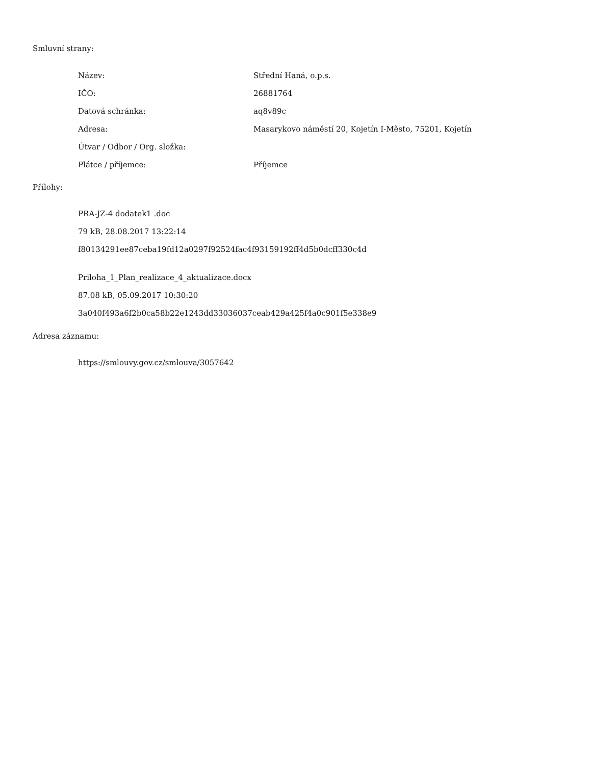Smluvní strany:
| Název: | Střední Haná, o.p.s. |
| IČO: | 26881764 |
| Datová schránka: | aq8v89c |
| Adresa: | Masarykovo náměstí 20, Kojetín I-Město, 75201, Kojetín |
| Útvar / Odbor / Org. složka: | |
| Plátce / příjemce: | Příjemce |
Přílohy:
PRA-JZ-4 dodatek1 .doc
79 kB, 28.08.2017 13:22:14
f80134291ee87ceba19fd12a0297f92524fac4f93159192ff4d5b0dcff330c4d
Priloha_1_Plan_realizace_4_aktualizace.docx
87.08 kB, 05.09.2017 10:30:20
3a040f493a6f2b0ca58b22e1243dd33036037ceab429a425f4a0c901f5e338e9
Adresa záznamu:
https://smlouvy.gov.cz/smlouva/3057642